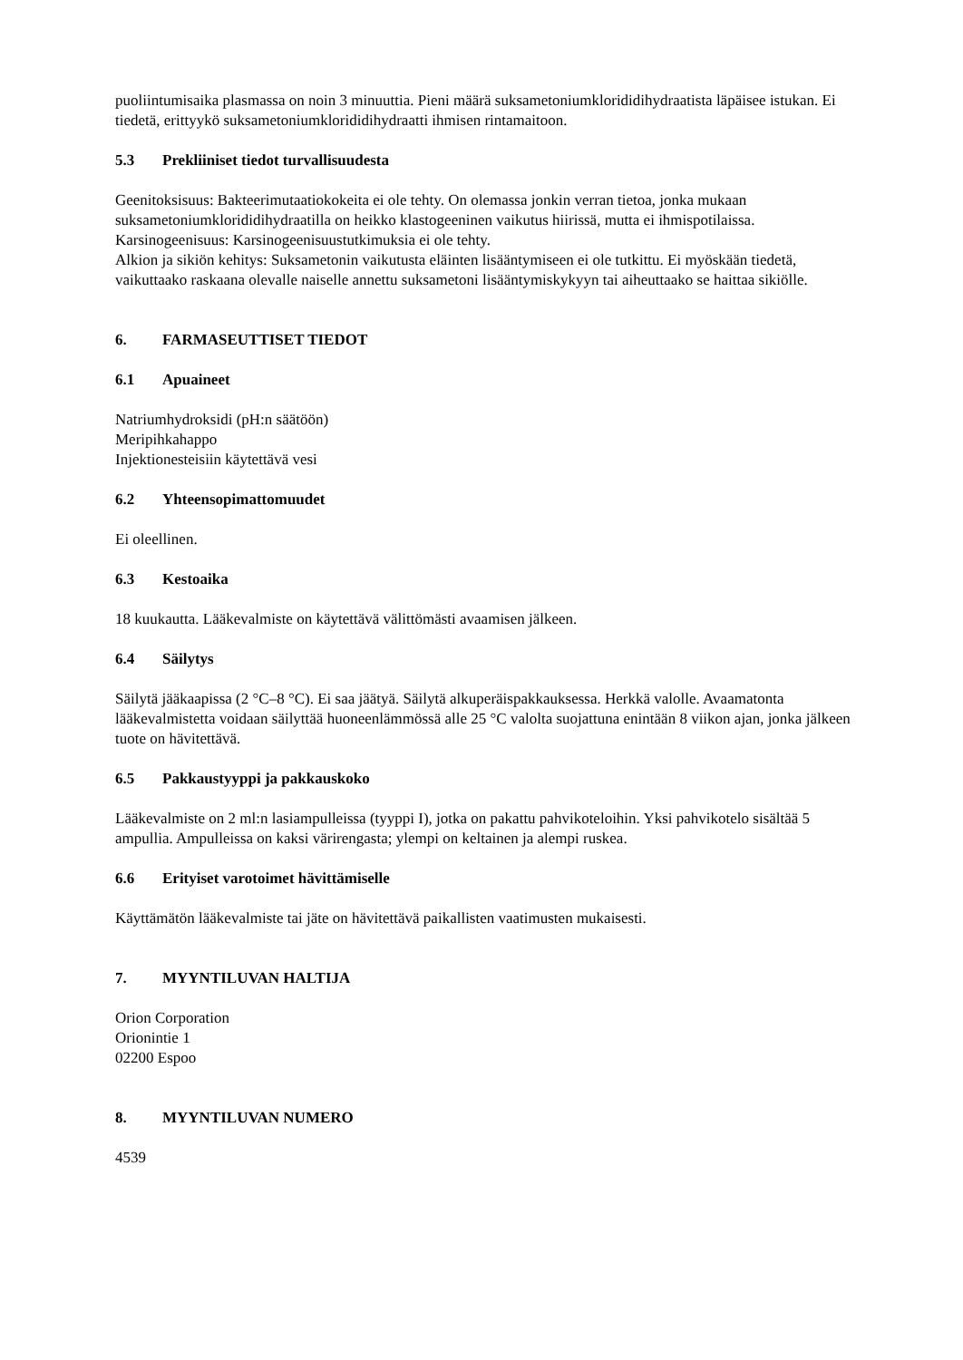puoliintumisaika plasmassa on noin 3 minuuttia. Pieni määrä suksametoniumklorididihydraatista läpäisee istukan. Ei tiedetä, erittyykö suksametoniumklorididihydraatti ihmisen rintamaitoon.
5.3 Prekliiniset tiedot turvallisuudesta
Geenitoksisuus: Bakteerimutaatiokokeita ei ole tehty. On olemassa jonkin verran tietoa, jonka mukaan suksametoniumklorididihydraatilla on heikko klastogeeninen vaikutus hiirissä, mutta ei ihmispotilaissa. Karsinogeenisuus: Karsinogeenisuustutkimuksia ei ole tehty.
Alkion ja sikiön kehitys: Suksametonin vaikutusta eläinten lisääntymiseen ei ole tutkittu. Ei myöskään tiedetä, vaikuttaako raskaana olevalle naiselle annettu suksametoni lisääntymiskykyyn tai aiheuttaako se haittaa sikiölle.
6. FARMASEUTTISET TIEDOT
6.1 Apuaineet
Natriumhydroksidi (pH:n säätöön)
Meripihkahappo
Injektionesteisiin käytettävä vesi
6.2 Yhteensopimattomuudet
Ei oleellinen.
6.3 Kestoaika
18 kuukautta. Lääkevalmiste on käytettävä välittömästi avaamisen jälkeen.
6.4 Säilytys
Säilytä jääkaapissa (2 °C–8 °C). Ei saa jäätyä. Säilytä alkuperäispakkauksessa. Herkkä valolle. Avaamatonta lääkevalmistetta voidaan säilyttää huoneenlämmössä alle 25 °C valolta suojattuna enintään 8 viikon ajan, jonka jälkeen tuote on hävitettävä.
6.5 Pakkaustyyppi ja pakkauskoko
Lääkevalmiste on 2 ml:n lasiampulleissa (tyyppi I), jotka on pakattu pahvikoteloihin. Yksi pahvikotelo sisältää 5 ampullia. Ampulleissa on kaksi värirengasta; ylempi on keltainen ja alempi ruskea.
6.6 Erityiset varotoimet hävittämiselle
Käyttämätön lääkevalmiste tai jäte on hävitettävä paikallisten vaatimusten mukaisesti.
7. MYYNTILUVAN HALTIJA
Orion Corporation
Orionintie 1
02200 Espoo
8. MYYNTILUVAN NUMERO
4539